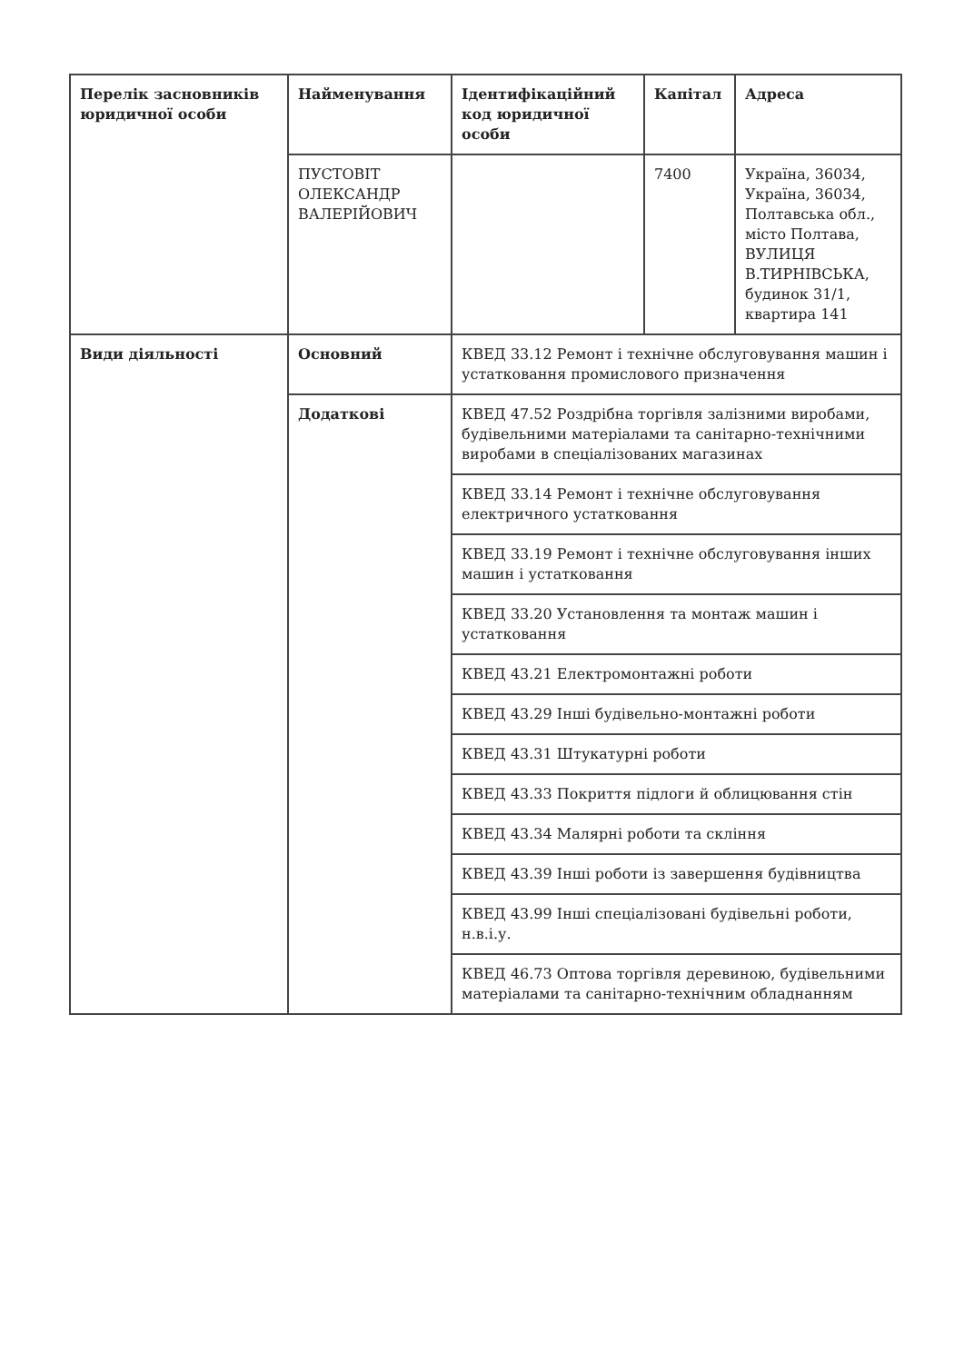| Перелік засновників юридичної особи | Найменування | Ідентифікаційний код юридичної особи | Капітал | Адреса |
| --- | --- | --- | --- | --- |
| | ПУСТОВІТ ОЛЕКСАНДР ВАЛЕРІЙОВИЧ | | 7400 | Україна, 36034, Україна, 36034, Полтавська обл., місто Полтава, ВУЛИЦЯ В.ТИРНІВСЬКА, будинок 31/1, квартира 141 |
| Види діяльності | Основний | КВЕД 33.12 Ремонт і технічне обслуговування машин і устатковання промислового призначення | | |
| | Додаткові | КВЕД 47.52 Роздрібна торгівля залізними виробами, будівельними матеріалами та санітарно-технічними виробами в спеціалізованих магазинах | | |
| | | КВЕД 33.14 Ремонт і технічне обслуговування електричного устатковання | | |
| | | КВЕД 33.19 Ремонт і технічне обслуговування інших машин і устатковання | | |
| | | КВЕД 33.20 Установлення та монтаж машин і устатковання | | |
| | | КВЕД 43.21 Електромонтажні роботи | | |
| | | КВЕД 43.29 Інші будівельно-монтажні роботи | | |
| | | КВЕД 43.31 Штукатурні роботи | | |
| | | КВЕД 43.33 Покриття підлоги й облицювання стін | | |
| | | КВЕД 43.34 Малярні роботи та скління | | |
| | | КВЕД 43.39 Інші роботи із завершення будівництва | | |
| | | КВЕД 43.99 Інші спеціалізовані будівельні роботи, н.в.і.у. | | |
| | | КВЕД 46.73 Оптова торгівля деревиною, будівельними матеріалами та санітарно-технічним обладнанням | | |